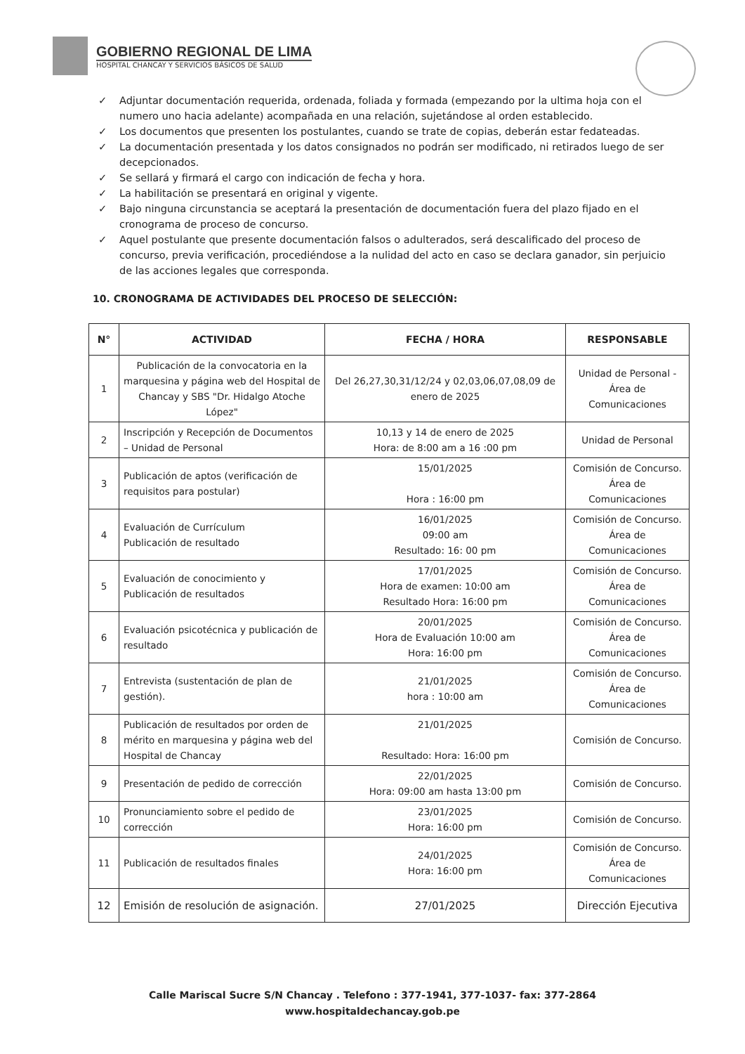GOBIERNO REGIONAL DE LIMA
HOSPITAL CHANCAY Y SERVICIOS BÁSICOS DE SALUD
✓ Adjuntar documentación requerida, ordenada, foliada y formada (empezando por la ultima hoja con el numero uno hacia adelante) acompañada en una relación, sujetándose al orden establecido.
✓ Los documentos que presenten los postulantes, cuando se trate de copias, deberán estar fedateadas.
✓ La documentación presentada y los datos consignados no podrán ser modificado, ni retirados luego de ser decepcionados.
✓ Se sellará y firmará el cargo con indicación de fecha y hora.
✓ La habilitación se presentará en original y vigente.
✓ Bajo ninguna circunstancia se aceptará la presentación de documentación fuera del plazo fijado en el cronograma de proceso de concurso.
✓ Aquel postulante que presente documentación falsos o adulterados, será descalificado del proceso de concurso, previa verificación, procediéndose a la nulidad del acto en caso se declara ganador, sin perjuicio de las acciones legales que corresponda.
10. CRONOGRAMA DE ACTIVIDADES DEL PROCESO DE SELECCIÓN:
| N° | ACTIVIDAD | FECHA / HORA | RESPONSABLE |
| --- | --- | --- | --- |
| 1 | Publicación de la convocatoria en la marquesina y página web del Hospital de Chancay y SBS "Dr. Hidalgo Atoche López" | Del 26,27,30,31/12/24 y 02,03,06,07,08,09 de enero de 2025 | Unidad de Personal - Área de Comunicaciones |
| 2 | Inscripción y Recepción de Documentos – Unidad de Personal | 10,13 y 14 de enero de 2025 Hora: de 8:00 am a 16 :00 pm | Unidad de Personal |
| 3 | Publicación de aptos (verificación de requisitos para postular) | 15/01/2025 Hora : 16:00 pm | Comisión de Concurso. Área de Comunicaciones |
| 4 | Evaluación de Currículum Publicación de resultado | 16/01/2025 09:00 am Resultado: 16: 00 pm | Comisión de Concurso. Área de Comunicaciones |
| 5 | Evaluación de conocimiento y Publicación de resultados | 17/01/2025 Hora de examen: 10:00 am Resultado Hora: 16:00 pm | Comisión de Concurso. Área de Comunicaciones |
| 6 | Evaluación psicotécnica y publicación de resultado | 20/01/2025 Hora de Evaluación 10:00 am Hora: 16:00 pm | Comisión de Concurso. Área de Comunicaciones |
| 7 | Entrevista (sustentación de plan de gestión). | 21/01/2025 hora : 10:00 am | Comisión de Concurso. Área de Comunicaciones |
| 8 | Publicación de resultados por orden de mérito en marquesina y página web del Hospital de Chancay | 21/01/2025 Resultado: Hora: 16:00 pm | Comisión de Concurso. |
| 9 | Presentación de pedido de corrección | 22/01/2025 Hora: 09:00 am hasta 13:00 pm | Comisión de Concurso. |
| 10 | Pronunciamiento sobre el pedido de corrección | 23/01/2025 Hora: 16:00 pm | Comisión de Concurso. |
| 11 | Publicación de resultados finales | 24/01/2025 Hora: 16:00 pm | Comisión de Concurso. Área de Comunicaciones |
| 12 | Emisión de resolución de asignación. | 27/01/2025 | Dirección Ejecutiva |
Calle Mariscal Sucre S/N Chancay . Telefono : 377-1941, 377-1037- fax: 377-2864
www.hospitaldechancay.gob.pe